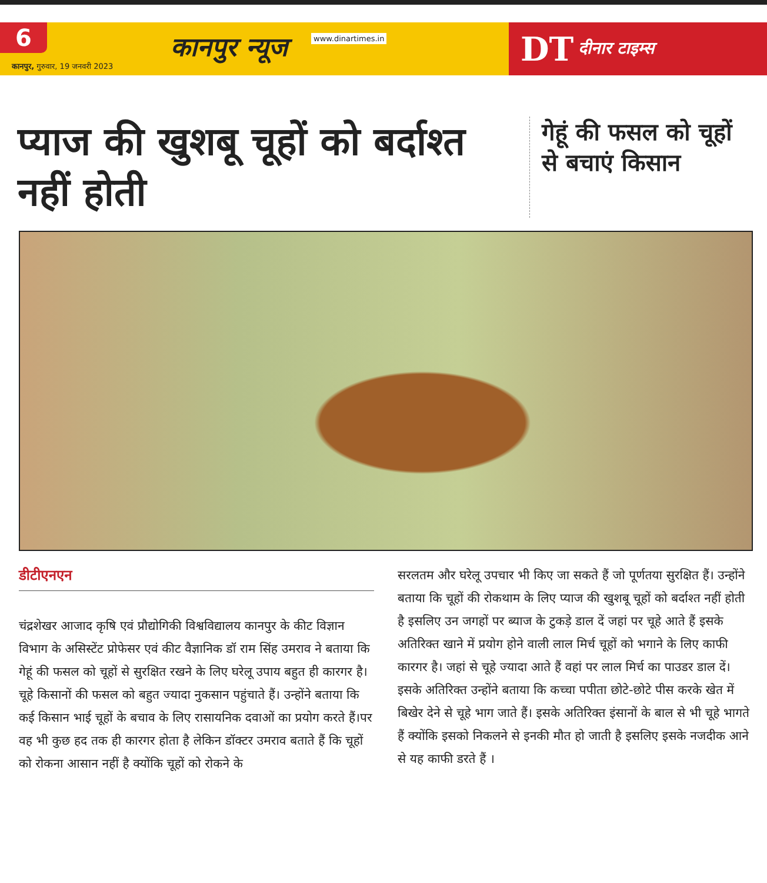6
कानपुर, गुरुवार, 19 जनवरी 2023
कानपुर न्यूज
www.dinartimes.in
DT दीनार टाइम्स
प्याज की खुशबू चूहों को बर्दाश्त नहीं होती
गेहूं की फसल को चूहों से बचाएं किसान
डीटीएनएन
चंद्रशेखर आजाद कृषि एवं प्रौद्योगिकी विश्वविद्यालय कानपुर के कीट विज्ञान विभाग के असिस्टेंट प्रोफेसर एवं कीट वैज्ञानिक डॉ राम सिंह उमराव ने बताया कि गेहूं की फसल को चूहों से सुरक्षित रखने के लिए घरेलू उपाय बहुत ही कारगर है। चूहे किसानों की फसल को बहुत ज्यादा नुकसान पहुंचाते हैं। उन्होंने बताया कि कई किसान भाई चूहों के बचाव के लिए रासायनिक दवाओं का प्रयोग करते हैं।पर वह भी कुछ हद तक ही कारगर होता है लेकिन डॉक्टर उमराव बताते हैं कि चूहों को रोकना आसान नहीं है क्योंकि चूहों को रोकने के
सरलतम और घरेलू उपचार भी किए जा सकते हैं जो पूर्णतया सुरक्षित हैं। उन्होंने बताया कि चूहों की रोकथाम के लिए प्याज की खुशबू चूहों को बर्दाश्त नहीं होती है इसलिए उन जगहों पर ब्याज के टुकड़े डाल दें जहां पर चूहे आते हैं इसके अतिरिक्त खाने में प्रयोग होने वाली लाल मिर्च चूहों को भगाने के लिए काफी कारगर है। जहां से चूहे ज्यादा आते हैं वहां पर लाल मिर्च का पाउडर डाल दें। इसके अतिरिक्त उन्होंने बताया कि कच्चा पपीता छोटे-छोटे पीस करके खेत में बिखेर देने से चूहे भाग जाते हैं। इसके अतिरिक्त इंसानों के बाल से भी चूहे भागते हैं क्योंकि इसको निकलने से इनकी मौत हो जाती है इसलिए इसके नजदीक आने से यह काफी डरते हैं ।